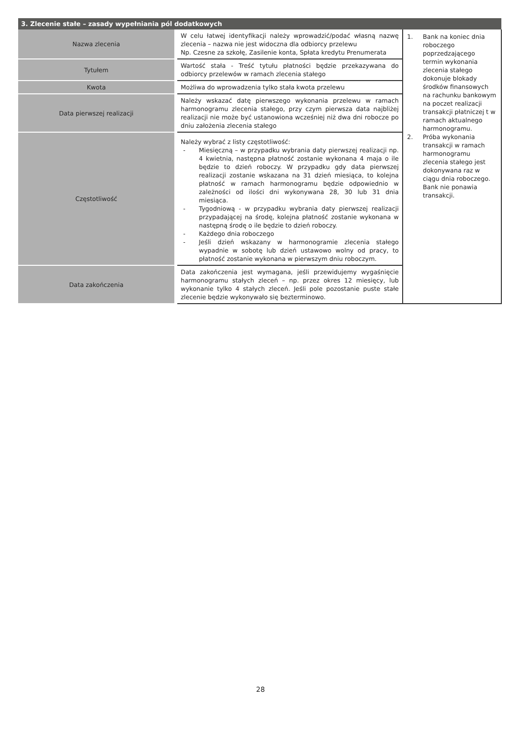| 3. Zlecenie stałe – zasady wypełniania pól dodatkowych | | |
| --- | --- | --- |
| Nazwa zlecenia | W celu łatwej identyfikacji należy wprowadzić/podać własną nazwę zlecenia – nazwa nie jest widoczna dla odbiorcy przelewu Np. Czesne za szkołę, Zasilenie konta, Spłata kredytu Prenumerata | 1. Bank na koniec dnia roboczego poprzedzającego termin wykonania zlecenia stałego dokonuje blokady środków finansowych na rachunku bankowym na poczet realizacji transakcji płatniczej t w ramach aktualnego harmonogramu. 2. Próba wykonania transakcji w ramach harmonogramu zlecenia stałego jest dokonywana raz w ciągu dnia roboczego. Bank nie ponawia transakcji. |
| Tytułem | Wartość stała - Treść tytułu płatności będzie przekazywana do odbiorcy przelewów w ramach zlecenia stałego | |
| Kwota | Możliwa do wprowadzenia tylko stała kwota przelewu | |
| Data pierwszej realizacji | Należy wskazać datę pierwszego wykonania przelewu w ramach harmonogramu zlecenia stałego, przy czym pierwsza data najbliżej realizacji nie może być ustanowiona wcześniej niż dwa dni robocze po dniu założenia zlecenia stałego | |
| Częstotliwość | Należy wybrać z listy częstotliwość: - Miesięczną – w przypadku wybrania daty pierwszej realizacji np. 4 kwietnia, następna płatność zostanie wykonana 4 maja o ile będzie to dzień roboczy. W przypadku gdy data pierwszej realizacji zostanie wskazana na 31 dzień miesiąca, to kolejna płatność w ramach harmonogramu będzie odpowiednio w zależności od ilości dni wykonywana 28, 30 lub 31 dnia miesiąca. - Tygodniową - w przypadku wybrania daty pierwszej realizacji przypadającej na środę, kolejna płatność zostanie wykonana w następną środę o ile będzie to dzień roboczy. - Każdego dnia roboczego - Jeśli dzień wskazany w harmonogramie zlecenia stałego wypadnie w sobotę lub dzień ustawowo wolny od pracy, to płatność zostanie wykonana w pierwszym dniu roboczym. | |
| Data zakończenia | Data zakończenia jest wymagana, jeśli przewidujemy wygaśnięcie harmonogramu stałych zleceń – np. przez okres 12 miesięcy, lub wykonanie tylko 4 stałych zleceń. Jeśli pole pozostanie puste stałe zlecenie będzie wykonywało się bezterminowo. | |
28